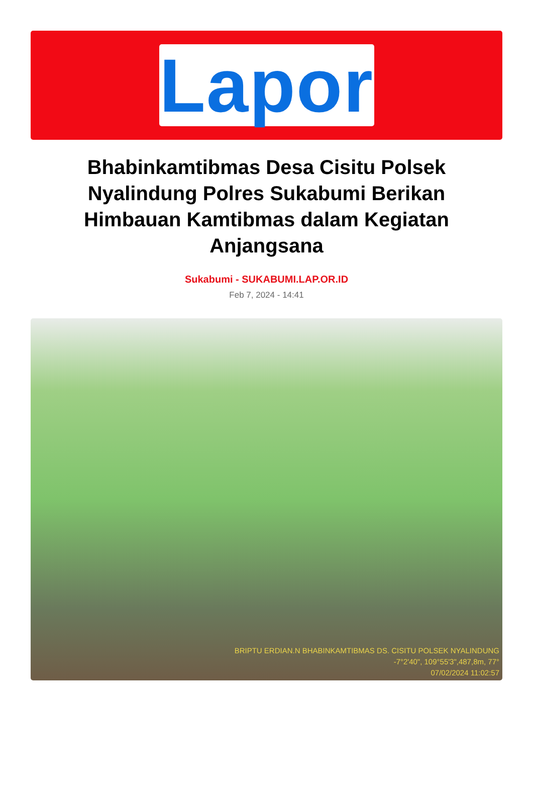Lapor
Bhabinkamtibmas Desa Cisitu Polsek Nyalindung Polres Sukabumi Berikan Himbauan Kamtibmas dalam Kegiatan Anjangsana
Sukabumi - SUKABUMI.LAP.OR.ID
Feb 7, 2024 - 14:41
BRIPTU ERDIAN.N BHABINKAMTIBMAS DS. CISITU POLSEK NYALINDUNG
-7°2'40", 109°55'3",487,8m, 77°
07/02/2024 11:02:57